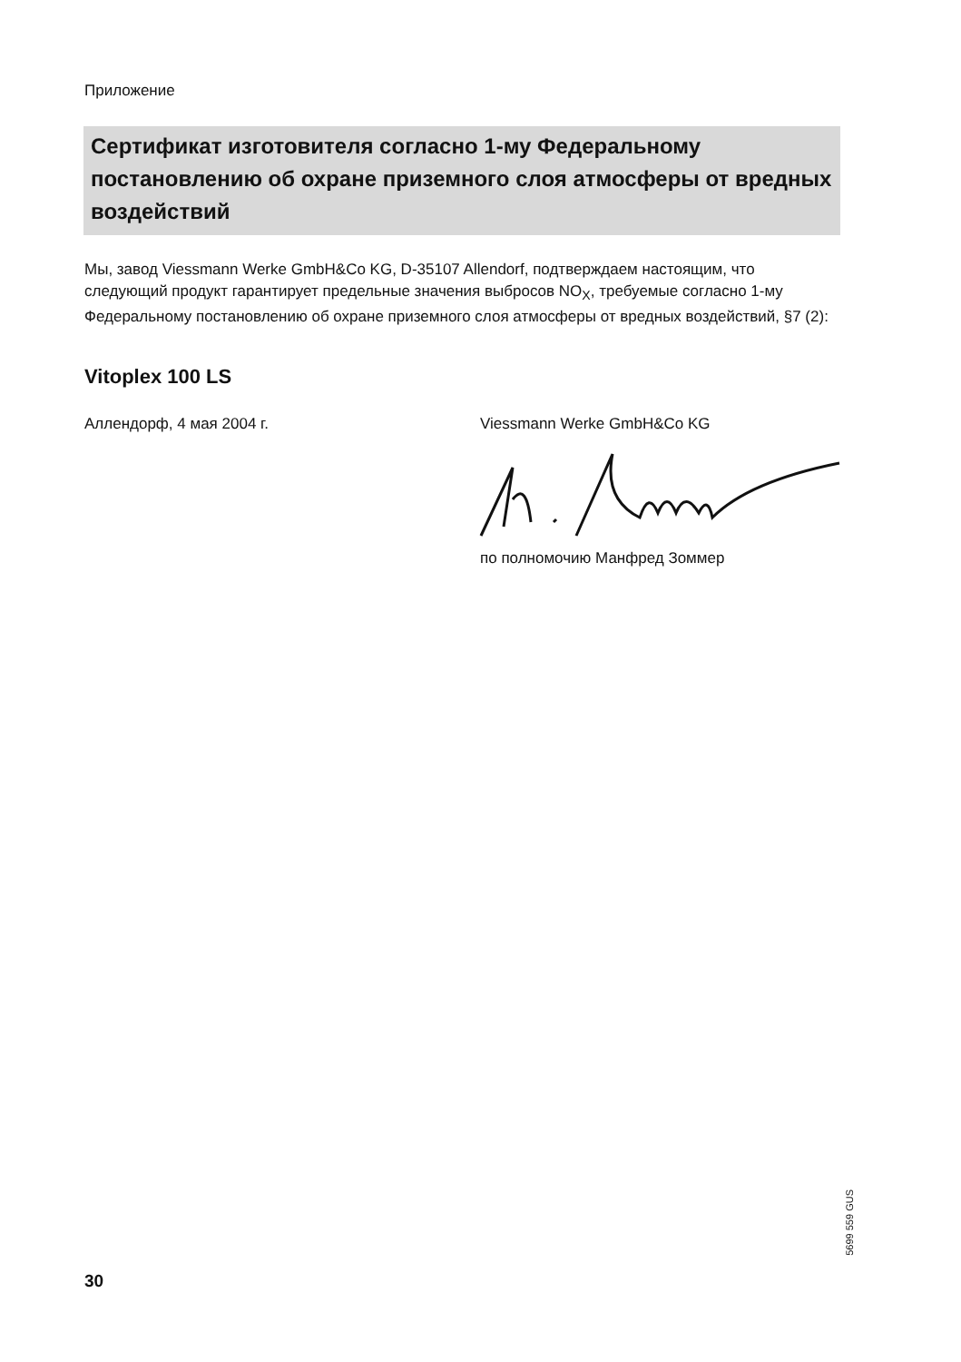Приложение
Сертификат изготовителя согласно 1-му Федеральному постановлению об охране приземного слоя атмосферы от вредных воздействий
Мы, завод Viessmann Werke GmbH&Co KG, D-35107 Allendorf, подтверждаем настоящим, что следующий продукт гарантирует предельные значения выбросов NO<sub>X</sub>, требуемые согласно 1-му Федеральному постановлению об охране приземного слоя атмосферы от вредных воздействий, §7 (2):
Vitoplex 100 LS
Аллендорф, 4 мая 2004 г. Viessmann Werke GmbH&Co KG
по полномочию Манфред Зоммер
5699 559 GUS
30